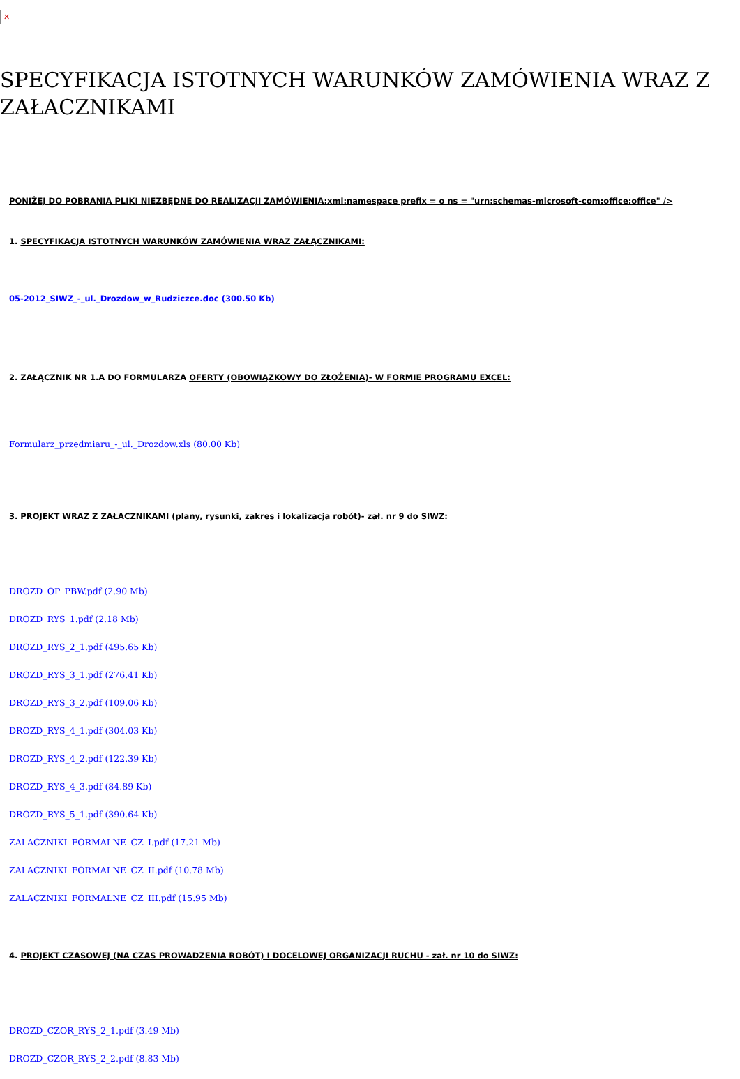✕
SPECYFIKACJA ISTOTNYCH WARUNKÓW ZAMÓWIENIA WRAZ Z ZAŁACZNIKAMI
PONIŻEJ DO POBRANIA PLIKI NIEZBĘDNE DO REALIZACJI ZAMÓWIENIA:xml:namespace prefix = o ns = "urn:schemas-microsoft-com:office:office" />
1. SPECYFIKACJA ISTOTNYCH WARUNKÓW ZAMÓWIENIA WRAZ ZAŁĄCZNIKAMI:
05-2012_SIWZ_-_ul._Drozdow_w_Rudziczce.doc (300.50 Kb)
2. ZAŁĄCZNIK NR 1.A DO FORMULARZA OFERTY (OBOWIĄZKOWY DO ZŁOŻENIA)- W FORMIE PROGRAMU EXCEL:
Formularz_przedmiaru_-_ul._Drozdow.xls (80.00 Kb)
3. PROJEKT WRAZ Z ZAŁACZNIKAMI (plany, rysunki, zakres i lokalizacja robót)- zał. nr 9 do SIWZ:
DROZD_OP_PBW.pdf (2.90 Mb)
DROZD_RYS_1.pdf (2.18 Mb)
DROZD_RYS_2_1.pdf (495.65 Kb)
DROZD_RYS_3_1.pdf (276.41 Kb)
DROZD_RYS_3_2.pdf (109.06 Kb)
DROZD_RYS_4_1.pdf (304.03 Kb)
DROZD_RYS_4_2.pdf (122.39 Kb)
DROZD_RYS_4_3.pdf (84.89 Kb)
DROZD_RYS_5_1.pdf (390.64 Kb)
ZALACZNIKI_FORMALNE_CZ_I.pdf (17.21 Mb)
ZALACZNIKI_FORMALNE_CZ_II.pdf (10.78 Mb)
ZALACZNIKI_FORMALNE_CZ_III.pdf (15.95 Mb)
4. PROJEKT CZASOWEJ (NA CZAS PROWADZENIA ROBÓT) I DOCELOWEJ ORGANIZACJI RUCHU - zał. nr 10 do SIWZ:
DROZD_CZOR_RYS_2_1.pdf (3.49 Mb)
DROZD_CZOR_RYS_2_2.pdf (8.83 Mb)